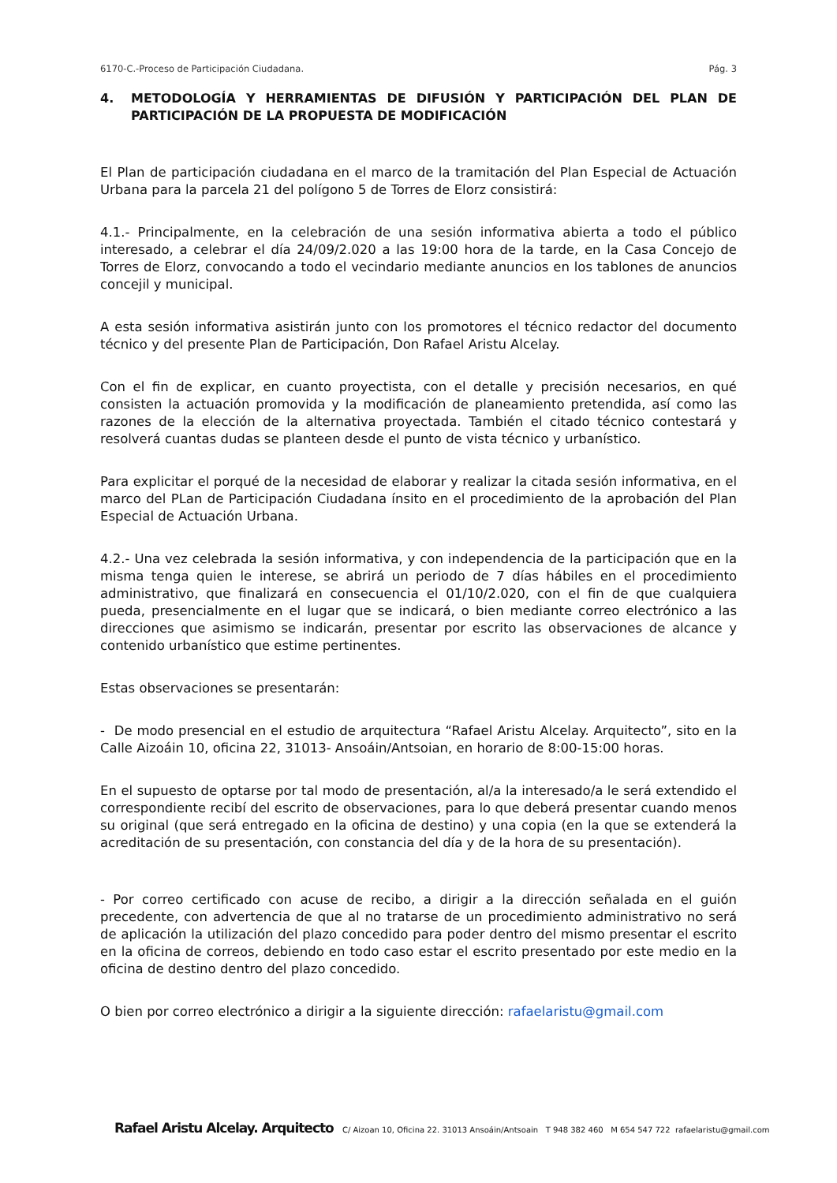6170-C.-Proceso de Participación Ciudadana. Pág. 3
4. METODOLOGÍA Y HERRAMIENTAS DE DIFUSIÓN Y PARTICIPACIÓN DEL PLAN DE PARTICIPACIÓN DE LA PROPUESTA DE MODIFICACIÓN
El Plan de participación ciudadana en el marco de la tramitación del Plan Especial de Actuación Urbana para la parcela 21 del polígono 5 de Torres de Elorz consistirá:
4.1.- Principalmente, en la celebración de una sesión informativa abierta a todo el público interesado, a celebrar el día 24/09/2.020 a las 19:00 hora de la tarde, en la Casa Concejo de Torres de Elorz, convocando a todo el vecindario mediante anuncios en los tablones de anuncios concejil y municipal.
A esta sesión informativa asistirán junto con los promotores el técnico redactor del documento técnico y del presente Plan de Participación, Don Rafael Aristu Alcelay.
Con el fin de explicar, en cuanto proyectista, con el detalle y precisión necesarios, en qué consisten la actuación promovida y la modificación de planeamiento pretendida, así como las razones de la elección de la alternativa proyectada. También el citado técnico contestará y resolverá cuantas dudas se planteen desde el punto de vista técnico y urbanístico.
Para explicitar el porqué de la necesidad de elaborar y realizar la citada sesión informativa, en el marco del PLan de Participación Ciudadana ínsito en el procedimiento de la aprobación del Plan Especial de Actuación Urbana.
4.2.- Una vez celebrada la sesión informativa, y con independencia de la participación que en la misma tenga quien le interese, se abrirá un periodo de 7 días hábiles en el procedimiento administrativo, que finalizará en consecuencia el 01/10/2.020, con el fin de que cualquiera pueda, presencialmente en el lugar que se indicará, o bien mediante correo electrónico a las direcciones que asimismo se indicarán, presentar por escrito las observaciones de alcance y contenido urbanístico que estime pertinentes.
Estas observaciones se presentarán:
- De modo presencial en el estudio de arquitectura “Rafael Aristu Alcelay. Arquitecto”, sito en la Calle Aizoáin 10, oficina 22, 31013- Ansoáin/Antsoian, en horario de 8:00-15:00 horas.
En el supuesto de optarse por tal modo de presentación, al/a la interesado/a le será extendido el correspondiente recibí del escrito de observaciones, para lo que deberá presentar cuando menos su original (que será entregado en la oficina de destino) y una copia (en la que se extenderá la acreditación de su presentación, con constancia del día y de la hora de su presentación).
- Por correo certificado con acuse de recibo, a dirigir a la dirección señalada en el guión precedente, con advertencia de que al no tratarse de un procedimiento administrativo no será de aplicación la utilización del plazo concedido para poder dentro del mismo presentar el escrito en la oficina de correos, debiendo en todo caso estar el escrito presentado por este medio en la oficina de destino dentro del plazo concedido.
O bien por correo electrónico a dirigir a la siguiente dirección: rafaelaristu@gmail.com
Rafael Aristu Alcelay. Arquitecto C/ Aizoan 10, Oficina 22. 31013 Ansoáin/Antsoain T 948 382 460 M 654 547 722 rafaelaristu@gmail.com